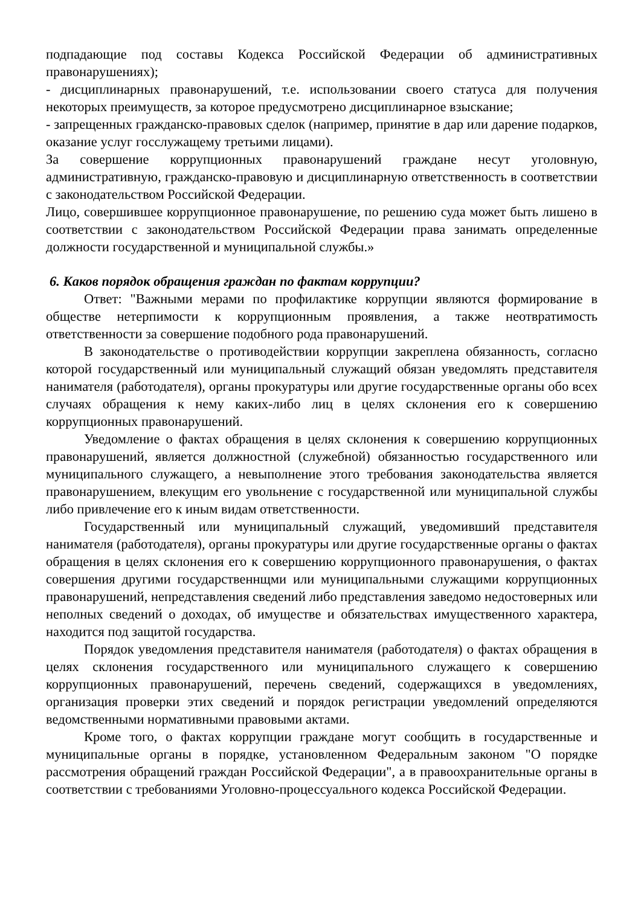подпадающие под составы Кодекса Российской Федерации об административных правонарушениях);
- дисциплинарных правонарушений, т.е. использовании своего статуса для получения некоторых преимуществ, за которое предусмотрено дисциплинарное взыскание;
- запрещенных гражданско-правовых сделок (например, принятие в дар или дарение подарков, оказание услуг госслужащему третьими лицами).
За совершение коррупционных правонарушений граждане несут уголовную, административную, гражданско-правовую и дисциплинарную ответственность в соответствии с законодательством Российской Федерации.
Лицо, совершившее коррупционное правонарушение, по решению суда может быть лишено в соответствии с законодательством Российской Федерации права занимать определенные должности государственной и муниципальной службы.»
6. Каков порядок обращения граждан по фактам коррупции?
Ответ: "Важными мерами по профилактике коррупции являются формирование в обществе нетерпимости к коррупционным проявления, а также неотвратимость ответственности за совершение подобного рода правонарушений.
В законодательстве о противодействии коррупции закреплена обязанность, согласно которой государственный или муниципальный служащий обязан уведомлять представителя нанимателя (работодателя), органы прокуратуры или другие государственные органы обо всех случаях обращения к нему каких-либо лиц в целях склонения его к совершению коррупционных правонарушений.
Уведомление о фактах обращения в целях склонения к совершению коррупционных правонарушений, является должностной (служебной) обязанностью государственного или муниципального служащего, а невыполнение этого требования законодательства является правонарушением, влекущим его увольнение с государственной или муниципальной службы либо привлечение его к иным видам ответственности.
Государственный или муниципальный служащий, уведомивший представителя нанимателя (работодателя), органы прокуратуры или другие государственные органы о фактах обращения в целях склонения его к совершению коррупционного правонарушения, о фактах совершения другими государственнщми или муниципальными служащими коррупционных правонарушений, непредставления сведений либо представления заведомо недостоверных или неполных сведений о доходах, об имуществе и обязательствах имущественного характера, находится под защитой государства.
Порядок уведомления представителя нанимателя (работодателя) о фактах обращения в целях склонения государственного или муниципального служащего к совершению коррупционных правонарушений, перечень сведений, содержащихся в уведомлениях, организация проверки этих сведений и порядок регистрации уведомлений определяются ведомственными нормативными правовыми актами.
Кроме того, о фактах коррупции граждане могут сообщить в государственные и муниципальные органы в порядке, установленном Федеральным законом "О порядке рассмотрения обращений граждан Российской Федерации", а в правоохранительные органы в соответствии с требованиями Уголовно-процессуального кодекса Российской Федерации.